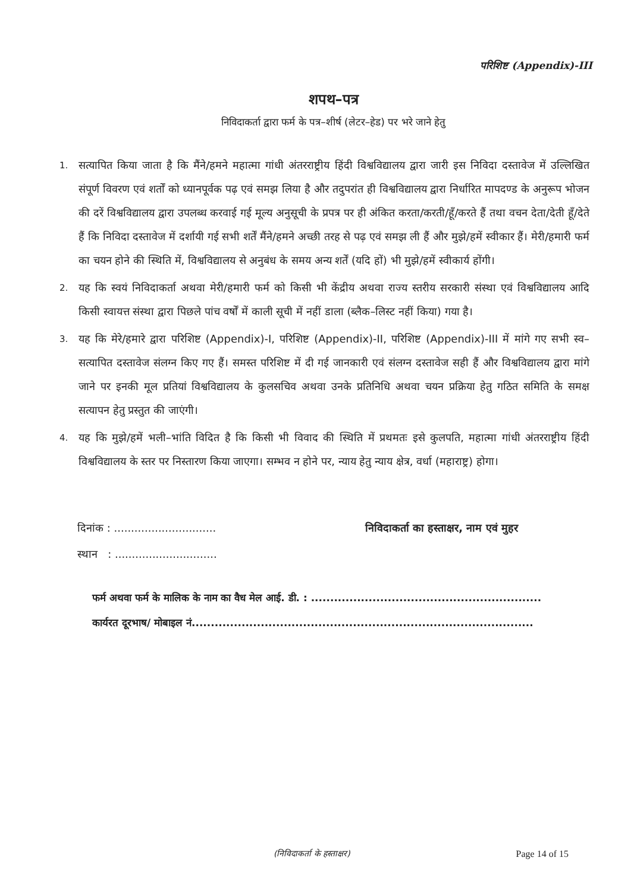परिशिष्ट (Appendix)-III
शपथ–पत्र
निविदाकर्ता द्वारा फर्म के पत्र–शीर्ष (लेटर–हेड) पर भरे जाने हेतु
1. सत्यापित किया जाता है कि मैंने/हमने महात्मा गांधी अंतरराष्ट्रीय हिंदी विश्वविद्यालय द्वारा जारी इस निविदा दस्तावेज में उल्लिखित संपूर्ण विवरण एवं शर्तों को ध्यानपूर्वक पढ़ एवं समझ लिया है और तदुपरांत ही विश्वविद्यालय द्वारा निर्धारित मापदण्ड के अनुरूप भोजन की दरें विश्वविद्यालय द्वारा उपलब्ध करवाई गई मूल्य अनुसूची के प्रपत्र पर ही अंकित करता/करती/हूँ/करते हैं तथा वचन देता/देती हूँ/देते हैं कि निविदा दस्तावेज में दर्शायी गई सभी शर्तें मैंने/हमने अच्छी तरह से पढ़ एवं समझ ली हैं और मुझे/हमें स्वीकार हैं। मेरी/हमारी फर्म का चयन होने की स्थिति में, विश्वविद्यालय से अनुबंध के समय अन्य शर्तें (यदि हों) भी मुझे/हमें स्वीकार्य होंगी।
2. यह कि स्वयं निविदाकर्ता अथवा मेरी/हमारी फर्म को किसी भी केंद्रीय अथवा राज्य स्तरीय सरकारी संस्था एवं विश्वविद्यालय आदि किसी स्वायत्त संस्था द्वारा पिछले पांच वर्षों में काली सूची में नहीं डाला (ब्लैक–लिस्ट नहीं किया) गया है।
3. यह कि मेरे/हमारे द्वारा परिशिष्ट (Appendix)-I, परिशिष्ट (Appendix)-II, परिशिष्ट (Appendix)-III में मांगे गए सभी स्व–सत्यापित दस्तावेज संलग्न किए गए हैं। समस्त परिशिष्ट में दी गई जानकारी एवं संलग्न दस्तावेज सही हैं और विश्वविद्यालय द्वारा मांगे जाने पर इनकी मूल प्रतियां विश्वविद्यालय के कुलसचिव अथवा उनके प्रतिनिधि अथवा चयन प्रक्रिया हेतु गठित समिति के समक्ष सत्यापन हेतु प्रस्तुत की जाएंगी।
4. यह कि मुझे/हमें भली–भांति विदित है कि किसी भी विवाद की स्थिति में प्रथमतः इसे कुलपति, महात्मा गांधी अंतरराष्ट्रीय हिंदी विश्वविद्यालय के स्तर पर निस्तारण किया जाएगा। सम्भव न होने पर, न्याय हेतु न्याय क्षेत्र, वर्धा (महाराष्ट्र) होगा।
दिनांक : ..............................
स्थान : ..............................
निविदाकर्ता का हस्ताक्षर, नाम एवं मुहर
फर्म अथवा फर्म के मालिक के नाम का वैध मेल आई. डी. : ............................................................
कार्यरत दूरभाष/ मोबाइल नं.........................................................................................
(निविदाकर्ता के हस्ताक्षर) Page 14 of 15